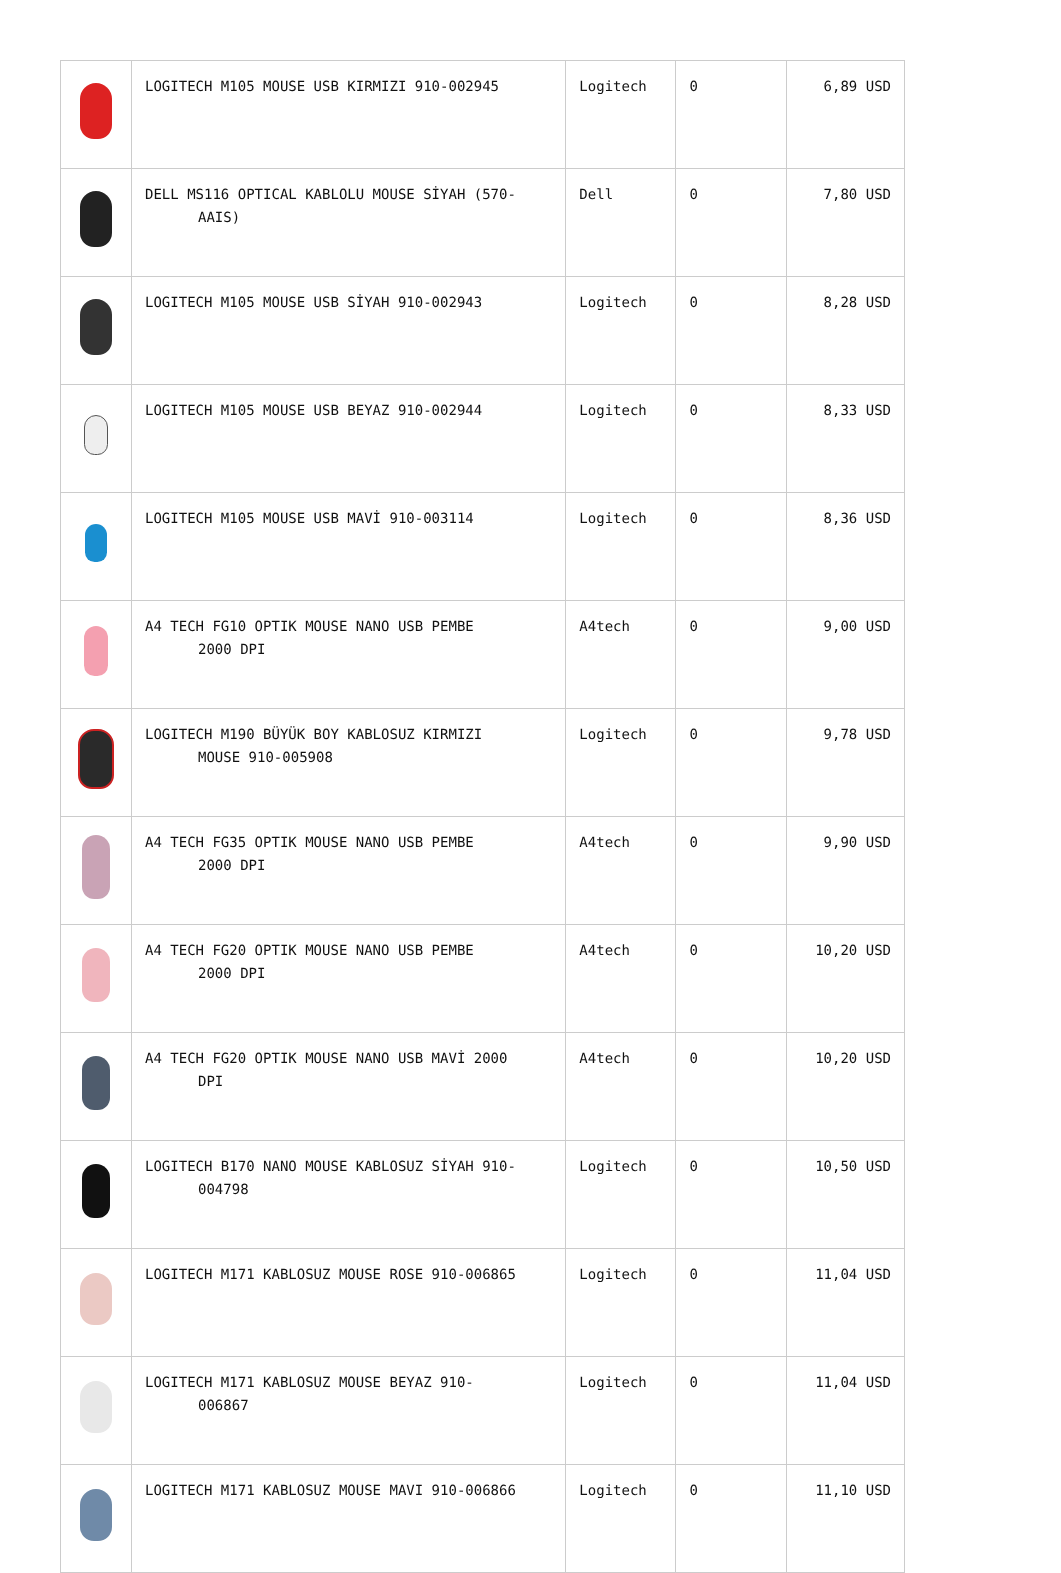| | LOGITECH M105 MOUSE USB KIRMIZI 910-002945 | Logitech | 0 | 6,89 USD |
| | DELL MS116 OPTICAL KABLOLU MOUSE SİYAH (570- AAIS) | Dell | 0 | 7,80 USD |
| | LOGITECH M105 MOUSE USB SİYAH 910-002943 | Logitech | 0 | 8,28 USD |
| | LOGITECH M105 MOUSE USB BEYAZ 910-002944 | Logitech | 0 | 8,33 USD |
| | LOGITECH M105 MOUSE USB MAVİ 910-003114 | Logitech | 0 | 8,36 USD |
| | A4 TECH FG10 OPTIK MOUSE NANO USB PEMBE 2000 DPI | A4tech | 0 | 9,00 USD |
| | LOGITECH M190 BÜYÜK BOY KABLOSUZ KIRMIZI MOUSE 910-005908 | Logitech | 0 | 9,78 USD |
| | A4 TECH FG35 OPTIK MOUSE NANO USB PEMBE 2000 DPI | A4tech | 0 | 9,90 USD |
| | A4 TECH FG20 OPTIK MOUSE NANO USB PEMBE 2000 DPI | A4tech | 0 | 10,20 USD |
| | A4 TECH FG20 OPTIK MOUSE NANO USB MAVİ 2000 DPI | A4tech | 0 | 10,20 USD |
| | LOGITECH B170 NANO MOUSE KABLOSUZ SİYAH 910- 004798 | Logitech | 0 | 10,50 USD |
| | LOGITECH M171 KABLOSUZ MOUSE ROSE 910-006865 | Logitech | 0 | 11,04 USD |
| | LOGITECH M171 KABLOSUZ MOUSE BEYAZ 910- 006867 | Logitech | 0 | 11,04 USD |
| | LOGITECH M171 KABLOSUZ MOUSE MAVI 910-006866 | Logitech | 0 | 11,10 USD |